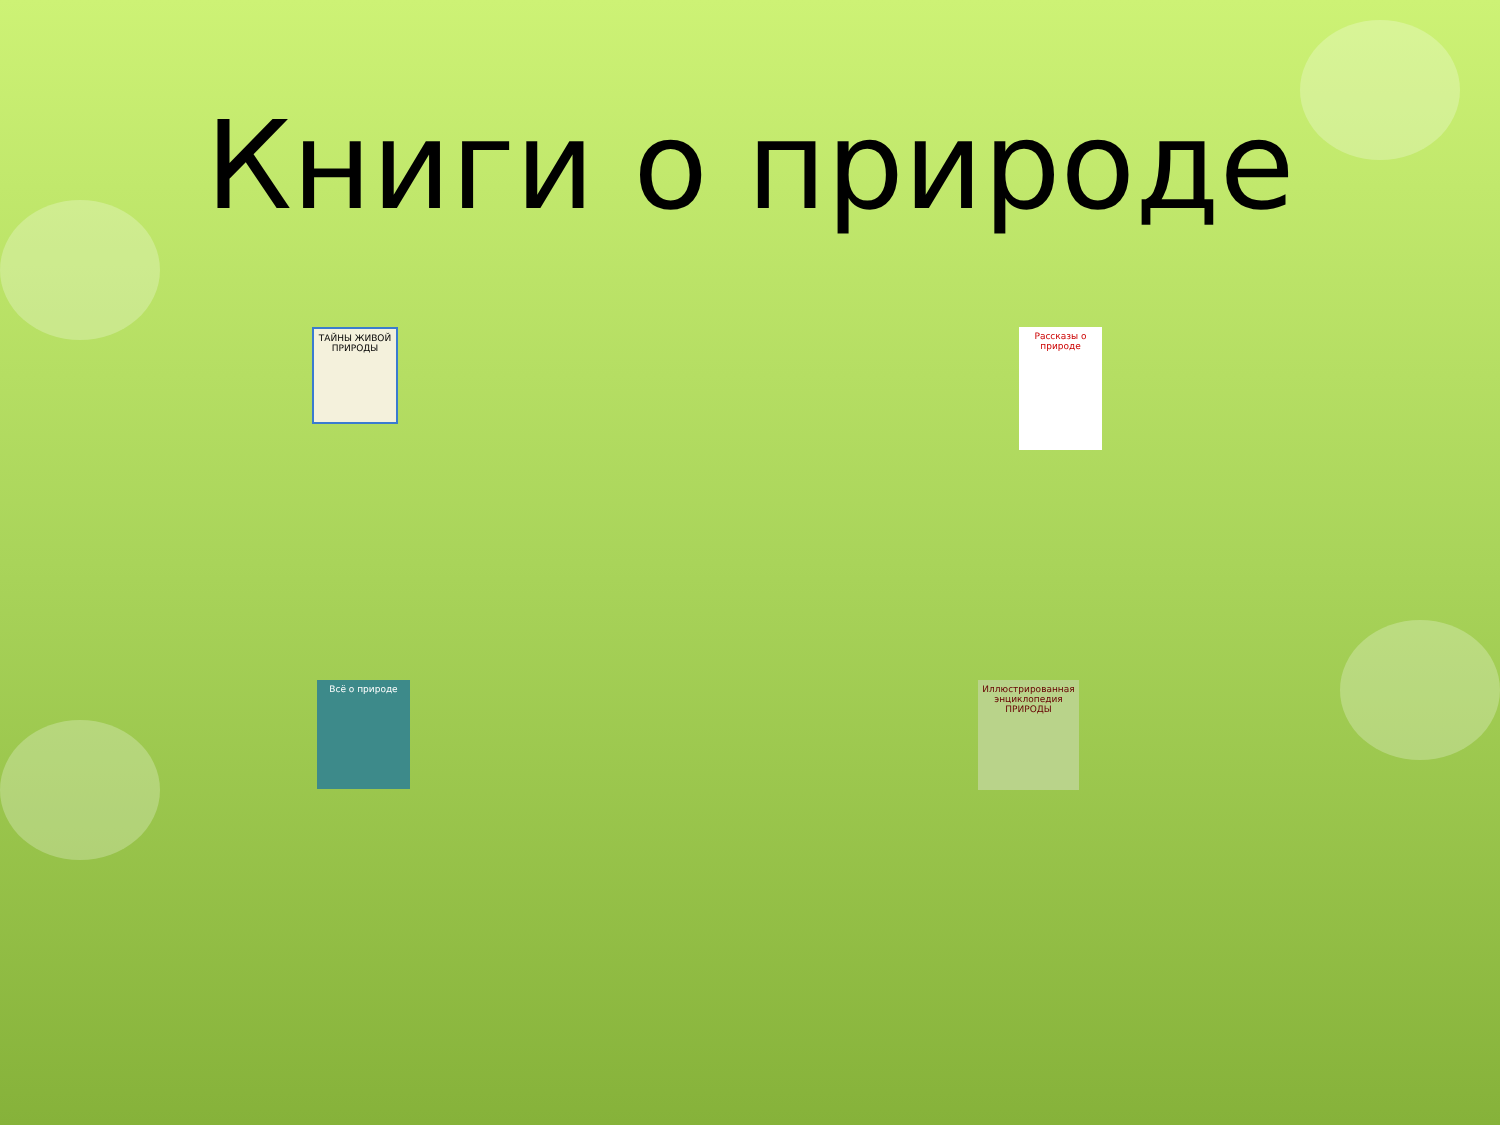Книги о природе
ТАЙНЫ ЖИВОЙ ПРИРОДЫ
Рассказы о природе
Всё о природе
Иллюстрированная энциклопедия ПРИРОДЫ